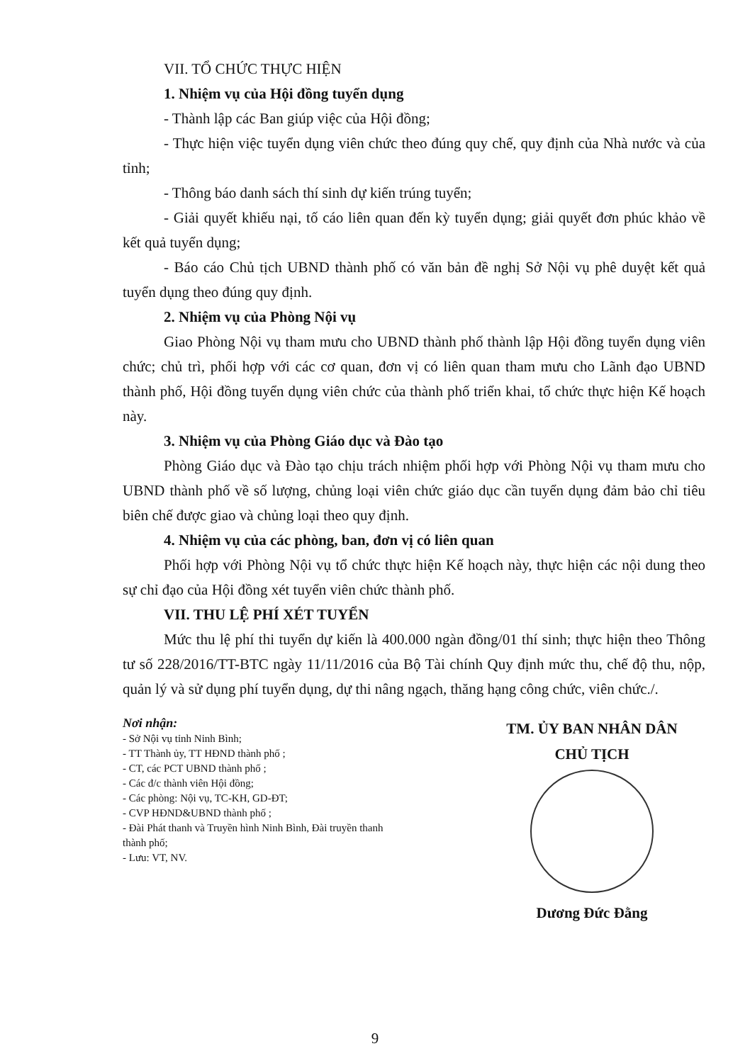VII. TỔ CHỨC THỰC HIỆN
1. Nhiệm vụ của Hội đồng tuyển dụng
- Thành lập các Ban giúp việc của Hội đồng;
- Thực hiện việc tuyển dụng viên chức theo đúng quy chế, quy định của Nhà nước và của tỉnh;
- Thông báo danh sách thí sinh dự kiến trúng tuyển;
- Giải quyết khiếu nại, tố cáo liên quan đến kỳ tuyển dụng; giải quyết đơn phúc khảo về kết quả tuyển dụng;
- Báo cáo Chủ tịch UBND thành phố có văn bản đề nghị Sở Nội vụ phê duyệt kết quả tuyển dụng theo đúng quy định.
2. Nhiệm vụ của Phòng Nội vụ
Giao Phòng Nội vụ tham mưu cho UBND thành phố thành lập Hội đồng tuyển dụng viên chức; chủ trì, phối hợp với các cơ quan, đơn vị có liên quan tham mưu cho Lãnh đạo UBND thành phố, Hội đồng tuyển dụng viên chức của thành phố triển khai, tổ chức thực hiện Kế hoạch này.
3. Nhiệm vụ của Phòng Giáo dục và Đào tạo
Phòng Giáo dục và Đào tạo chịu trách nhiệm phối hợp với Phòng Nội vụ tham mưu cho UBND thành phố về số lượng, chủng loại viên chức giáo dục cần tuyển dụng đảm bảo chỉ tiêu biên chế được giao và chủng loại theo quy định.
4. Nhiệm vụ của các phòng, ban, đơn vị có liên quan
Phối hợp với Phòng Nội vụ tổ chức thực hiện Kế hoạch này, thực hiện các nội dung theo sự chỉ đạo của Hội đồng xét tuyển viên chức thành phố.
VII. THU LỆ PHÍ XÉT TUYỂN
Mức thu lệ phí thi tuyển dự kiến là 400.000 ngàn đồng/01 thí sinh; thực hiện theo Thông tư số 228/2016/TT-BTC ngày 11/11/2016 của Bộ Tài chính Quy định mức thu, chế độ thu, nộp, quản lý và sử dụng phí tuyển dụng, dự thi nâng ngạch, thăng hạng công chức, viên chức./.
Nơi nhận:
- Sở Nội vụ tỉnh Ninh Bình;
- TT Thành ủy, TT HĐND thành phố ;
- CT, các PCT UBND thành phố ;
- Các đ/c thành viên Hội đồng;
- Các phòng: Nội vụ, TC-KH, GD-ĐT;
- CVP HĐND&UBND thành phố ;
- Đài Phát thanh và Truyền hình Ninh Bình, Đài truyền thanh thành phố;
- Lưu: VT, NV.
TM. ỦY BAN NHÂN DÂN
CHỦ TỊCH
Dương Đức Đằng
9